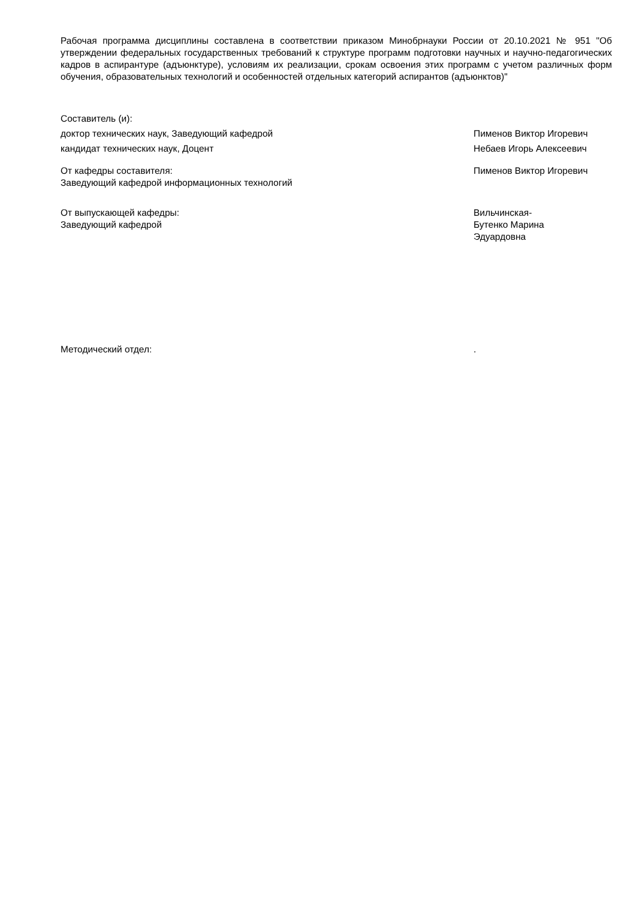Рабочая программа дисциплины составлена в соответствии приказом Минобрнауки России от 20.10.2021 № 951 "Об утверждении федеральных государственных требований к структуре программ подготовки научных и научно-педагогических кадров в аспирантуре (адъюнктуре), условиям их реализации, срокам освоения этих программ с учетом различных форм обучения, образовательных технологий и особенностей отдельных категорий аспирантов (адъюнктов)"
Составитель (и):
доктор технических наук, Заведующий кафедрой Пименов Виктор Игоревич
кандидат технических наук, Доцент Небаев Игорь Алексеевич
От кафедры составителя:
Заведующий кафедрой информационных технологий
Пименов Виктор Игоревич
От выпускающей кафедры:
Заведующий кафедрой
Вильчинская-
Бутенко Марина
Эдуардовна
Методический отдел: .